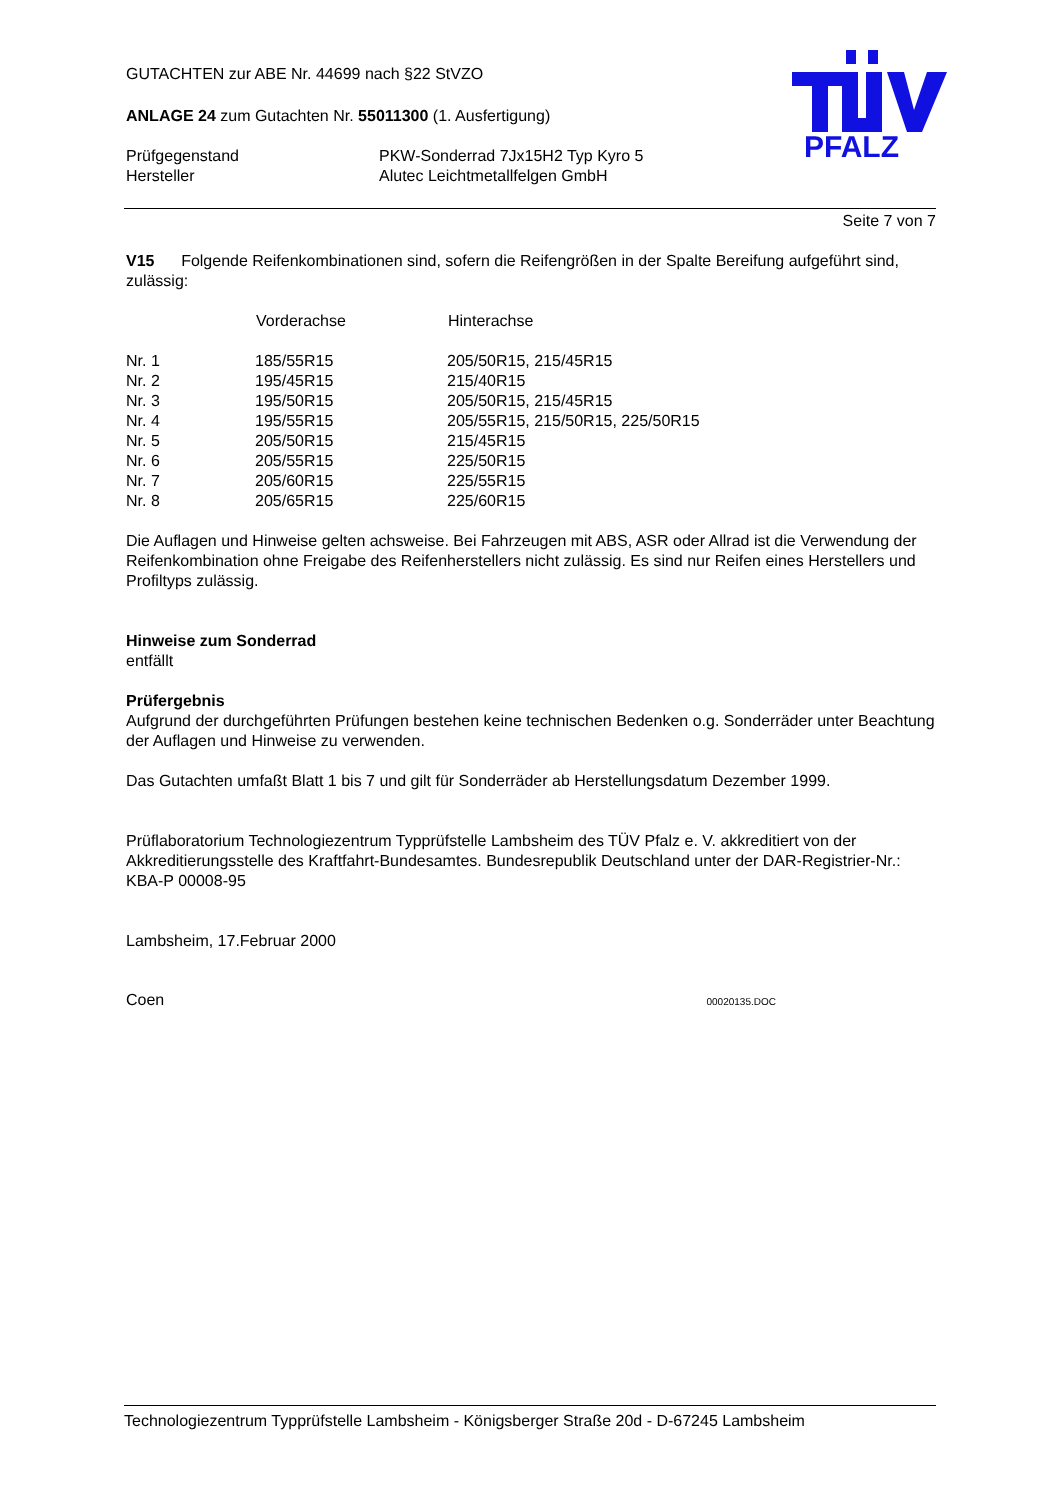PFALZ
GUTACHTEN zur ABE Nr. 44699 nach §22 StVZO
ANLAGE 24 zum Gutachten Nr. 55011300 (1. Ausfertigung)
| Prüfgegenstand | PKW-Sonderrad 7Jx15H2 Typ Kyro 5 |
| Hersteller | Alutec Leichtmetallfelgen GmbH |
Seite 7 von 7
V15 Folgende Reifenkombinationen sind, sofern die Reifengrößen in der Spalte Bereifung aufgeführt sind, zulässig:
| | Vorderachse | Hinterachse |
| --- | --- | --- |
| Nr. 1 | 185/55R15 | 205/50R15, 215/45R15 |
| Nr. 2 | 195/45R15 | 215/40R15 |
| Nr. 3 | 195/50R15 | 205/50R15, 215/45R15 |
| Nr. 4 | 195/55R15 | 205/55R15, 215/50R15, 225/50R15 |
| Nr. 5 | 205/50R15 | 215/45R15 |
| Nr. 6 | 205/55R15 | 225/50R15 |
| Nr. 7 | 205/60R15 | 225/55R15 |
| Nr. 8 | 205/65R15 | 225/60R15 |
Die Auflagen und Hinweise gelten achsweise. Bei Fahrzeugen mit ABS, ASR oder Allrad ist die Verwendung der Reifenkombination ohne Freigabe des Reifenherstellers nicht zulässig. Es sind nur Reifen eines Herstellers und Profiltyps zulässig.
Hinweise zum Sonderrad
entfällt
Prüfergebnis
Aufgrund der durchgeführten Prüfungen bestehen keine technischen Bedenken o.g. Sonderräder unter Beachtung der Auflagen und Hinweise zu verwenden.
Das Gutachten umfaßt Blatt 1 bis 7 und gilt für Sonderräder ab Herstellungsdatum Dezember 1999.
Prüflaboratorium Technologiezentrum Typprüfstelle Lambsheim des TÜV Pfalz e. V. akkreditiert von der Akkreditierungsstelle des Kraftfahrt-Bundesamtes. Bundesrepublik Deutschland unter der DAR-Registrier-Nr.: KBA-P 00008-95
Lambsheim, 17.Februar 2000
Coen 00020135.DOC
Technologiezentrum Typprüfstelle Lambsheim - Königsberger Straße 20d - D-67245 Lambsheim